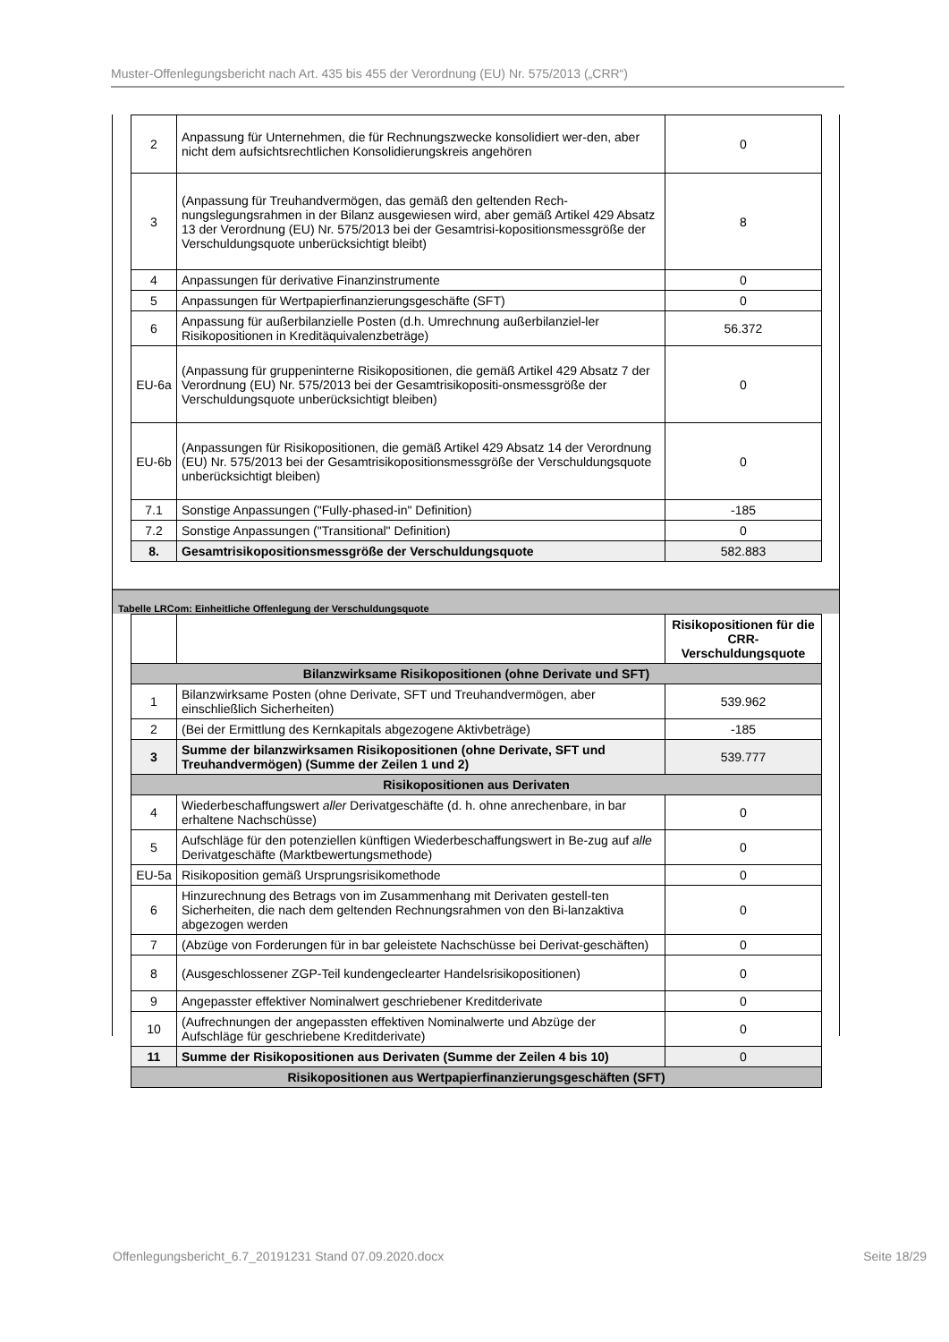Muster-Offenlegungsbericht nach Art. 435 bis 455 der Verordnung (EU) Nr. 575/2013 („CRR“)
| 2 | Anpassung für Unternehmen, die für Rechnungszwecke konsolidiert wer-den, aber nicht dem aufsichtsrechtlichen Konsolidierungskreis angehören | 0 |
| 3 | (Anpassung für Treuhandvermögen, das gemäß den geltenden Rech-nungslegungsrahmen in der Bilanz ausgewiesen wird, aber gemäß Artikel 429 Absatz 13 der Verordnung (EU) Nr. 575/2013 bei der Gesamtrisi-kopositionsmessgröße der Verschuldungsquote unberücksichtigt bleibt) | 8 |
| 4 | Anpassungen für derivative Finanzinstrumente | 0 |
| 5 | Anpassungen für Wertpapierfinanzierungsgeschäfte (SFT) | 0 |
| 6 | Anpassung für außerbilanzielle Posten (d.h. Umrechnung außerbilanziel-ler Risikopositionen in Kreditäquivalenzbeträge) | 56.372 |
| EU-6a | (Anpassung für gruppeninterne Risikopositionen, die gemäß Artikel 429 Absatz 7 der Verordnung (EU) Nr. 575/2013 bei der Gesamtrisikopositi-onsmessgröße der Verschuldungsquote unberücksichtigt bleiben) | 0 |
| EU-6b | (Anpassungen für Risikopositionen, die gemäß Artikel 429 Absatz 14 der Verordnung (EU) Nr. 575/2013 bei der Gesamtrisikopositionsmessgröße der Verschuldungsquote unberücksichtigt bleiben) | 0 |
| 7.1 | Sonstige Anpassungen ("Fully-phased-in" Definition) | -185 |
| 7.2 | Sonstige Anpassungen ("Transitional" Definition) | 0 |
| 8. | Gesamtrisikopositionsmessgröße der Verschuldungsquote | 582.883 |
Tabelle LRCom: Einheitliche Offenlegung der Verschuldungsquote
| | | Risikopositionen für die CRR-Verschuldungsquote |
| Bilanzwirksame Risikopositionen (ohne Derivate und SFT) | | |
| 1 | Bilanzwirksame Posten (ohne Derivate, SFT und Treuhandvermögen, aber einschließlich Sicherheiten) | 539.962 |
| 2 | (Bei der Ermittlung des Kernkapitals abgezogene Aktivbeträge) | -185 |
| 3 | Summe der bilanzwirksamen Risikopositionen (ohne Derivate, SFT und Treuhandvermögen) (Summe der Zeilen 1 und 2) | 539.777 |
| Risikopositionen aus Derivaten | | |
| 4 | Wiederbeschaffungswert aller Derivatgeschäfte (d. h. ohne anrechenbare, in bar erhaltene Nachschüsse) | 0 |
| 5 | Aufschläge für den potenziellen künftigen Wiederbeschaffungswert in Be-zug auf alle Derivatgeschäfte (Marktbewertungsmethode) | 0 |
| EU-5a | Risikoposition gemäß Ursprungsrisikomethode | 0 |
| 6 | Hinzurechnung des Betrags von im Zusammenhang mit Derivaten gestell-ten Sicherheiten, die nach dem geltenden Rechnungsrahmen von den Bi-lanzaktiva abgezogen werden | 0 |
| 7 | (Abzüge von Forderungen für in bar geleistete Nachschüsse bei Derivat-geschäften) | 0 |
| 8 | (Ausgeschlossener ZGP-Teil kundengeclearter Handelsrisikopositionen) | 0 |
| 9 | Angepasster effektiver Nominalwert geschriebener Kreditderivate | 0 |
| 10 | (Aufrechnungen der angepassten effektiven Nominalwerte und Abzüge der Aufschläge für geschriebene Kreditderivate) | 0 |
| 11 | Summe der Risikopositionen aus Derivaten (Summe der Zeilen 4 bis 10) | 0 |
| Risikopositionen aus Wertpapierfinanzierungsgeschäften (SFT) | | |
Offenlegungsbericht_6.7_20191231 Stand 07.09.2020.docx Seite 18/29